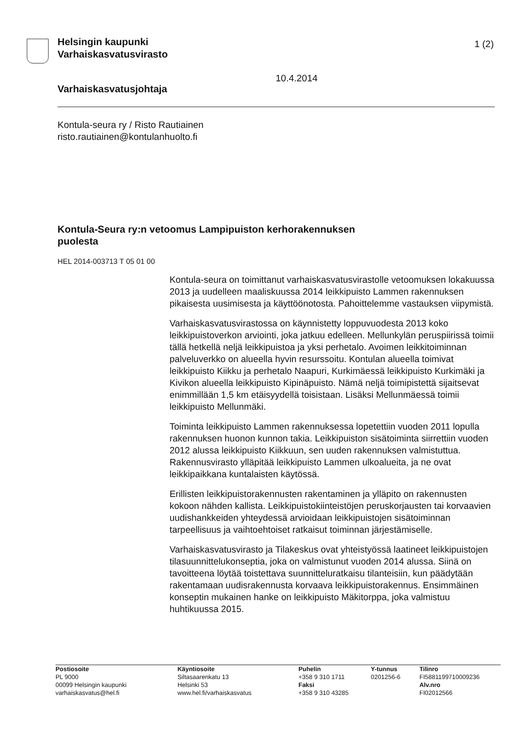Helsingin kaupunki
Varhaiskasvatusvirasto
1 (2)
10.4.2014
Varhaiskasvatusjohtaja
Kontula-seura ry / Risto Rautiainen
risto.rautiainen@kontulanhuolto.fi
Kontula-Seura ry:n vetoomus Lampipuiston kerhorakennuksen puolesta
HEL 2014-003713 T 05 01 00
Kontula-seura on toimittanut varhaiskasvatusvirastolle vetoomuksen lokakuussa 2013 ja uudelleen maaliskuussa 2014 leikkipuisto Lammen rakennuksen pikaisesta uusimisesta ja käyttöönotosta. Pahoittelemme vastauksen viipymistä.
Varhaiskasvatusvirastossa on käynnistetty loppuvuodesta 2013 koko leikkipuistoverkon arviointi, joka jatkuu edelleen. Mellunkylän peruspiirissä toimii tällä hetkellä neljä leikkipuistoa ja yksi perhetalo. Avoimen leikkitoiminnan palveluverkko on alueella hyvin resurssoitu. Kontulan alueella toimivat leikkipuisto Kiikku ja perhetalo Naapuri, Kurkimäessä leikkipuisto Kurkimäki ja Kivikon alueella leikkipuisto Kipinäpuisto. Nämä neljä toimipistettä sijaitsevat enimmillään 1,5 km etäisyydellä toisistaan. Lisäksi Mellunmäessä toimii leikkipuisto Mellunmäki.
Toiminta leikkipuisto Lammen rakennuksessa lopetettiin vuoden 2011 lopulla rakennuksen huonon kunnon takia. Leikkipuiston sisätoiminta siirrettiin vuoden 2012 alussa leikkipuisto Kiikkuun, sen uuden rakennuksen valmistuttua. Rakennusvirasto ylläpitää leikkipuisto Lammen ulkoalueita, ja ne ovat leikkipaikkana kuntalaisten käytössä.
Erillisten leikkipuistorakennusten rakentaminen ja ylläpito on rakennusten kokoon nähden kallista. Leikkipuistokiinteistöjen peruskorjausten tai korvaavien uudishankkeiden yhteydessä arvioidaan leikkipuistojen sisätoiminnan tarpeellisuus ja vaihtoehtoiset ratkaisut toiminnan järjestämiselle.
Varhaiskasvatusvirasto ja Tilakeskus ovat yhteistyössä laatineet leikkipuistojen tilasuunnittelukonseptia, joka on valmistunut vuoden 2014 alussa. Siinä on tavoitteena löytää toistettava suunnitteluratkaisu tilanteisiin, kun päädytään rakentamaan uudisrakennusta korvaava leikkipuistorakennus. Ensimmäinen konseptin mukainen hanke on leikkipuisto Mäkitorppa, joka valmistuu huhtikuussa 2015.
| Postiosoite PL 9000 00099 Helsingin kaupunki varhaiskasvatus@hel.fi | Käyntiosoite Siltasaarenkatu 13 Helsinki 53 www.hel.fi/varhaiskasvatus | Puhelin +358 9 310 1711 Faksi +358 9 310 43285 | Y-tunnus 0201256-6 | Tilinro FI5881199710009236 Alv.nro FI02012566 |